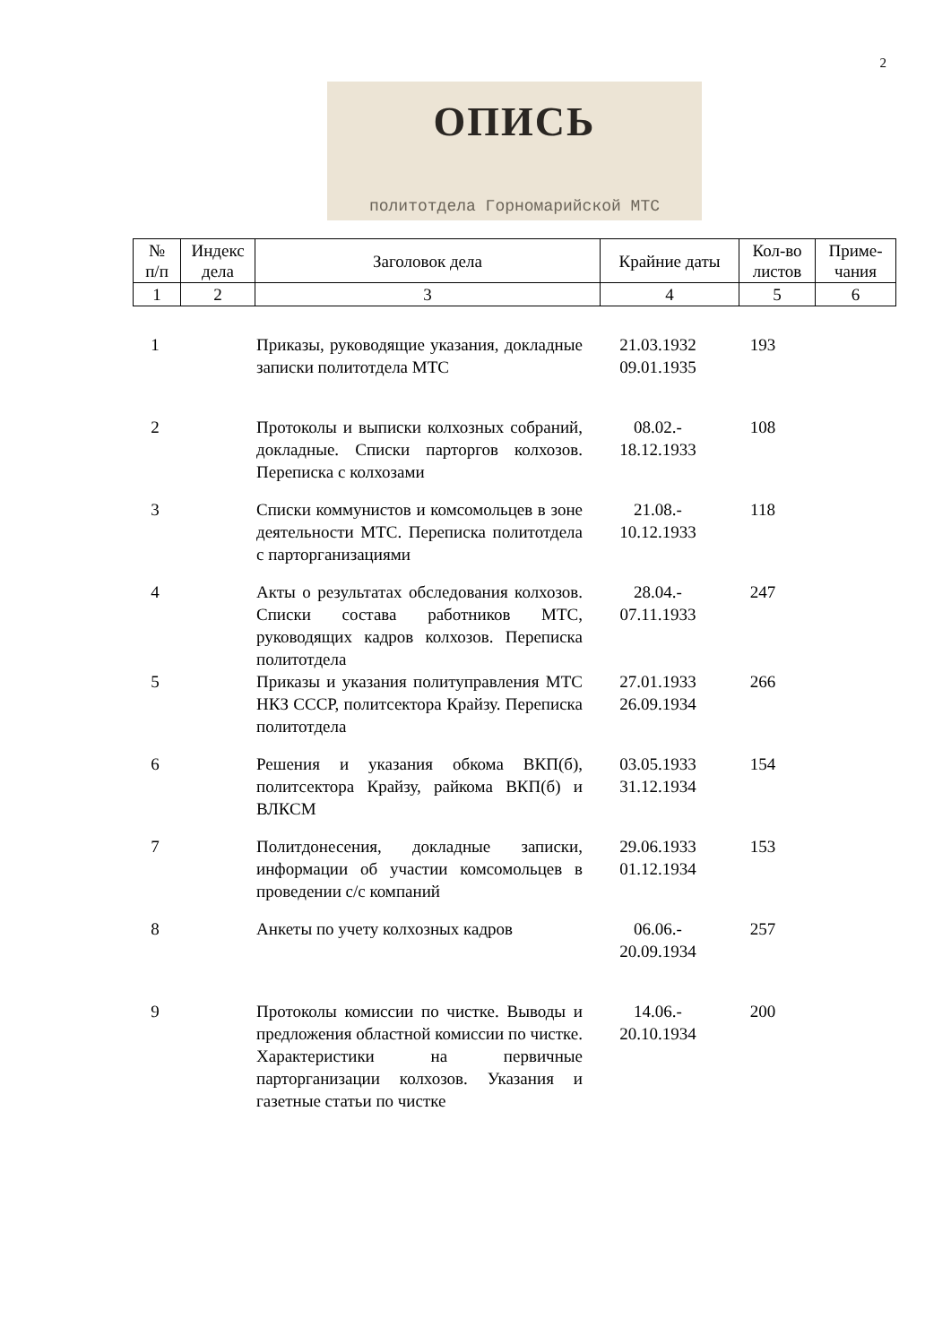2
ОПИСЬ
политотдела Горномарийской МТС
| № п/п | Индекс дела | Заголовок дела | Крайние даты | Кол-во листов | Приме- чания |
| --- | --- | --- | --- | --- | --- |
| 1 | 2 | 3 | 4 | 5 | 6 |
| 1 | | Приказы, руководящие указания, докладные записки политотдела МТС | 21.03.1932 09.01.1935 | 193 | |
| 2 | | Протоколы и выписки колхозных собраний, докладные. Списки парторгов колхозов. Переписка с колхозами | 08.02.- 18.12.1933 | 108 | |
| 3 | | Списки коммунистов и комсомольцев в зоне деятельности МТС. Переписка политотдела с парторганизациями | 21.08.- 10.12.1933 | 118 | |
| 4 | | Акты о результатах обследования колхозов. Списки состава работников МТС, руководящих кадров колхозов. Переписка политотдела | 28.04.- 07.11.1933 | 247 | |
| 5 | | Приказы и указания политуправления МТС НКЗ СССР, политсектора Крайзу. Переписка политотдела | 27.01.1933 26.09.1934 | 266 | |
| 6 | | Решения и указания обкома ВКП(б), политсектора Крайзу, райкома ВКП(б) и ВЛКСМ | 03.05.1933 31.12.1934 | 154 | |
| 7 | | Политдонесения, докладные записки, информации об участии комсомольцев в проведении с/с компаний | 29.06.1933 01.12.1934 | 153 | |
| 8 | | Анкеты по учету колхозных кадров | 06.06.- 20.09.1934 | 257 | |
| 9 | | Протоколы комиссии по чистке. Выводы и предложения областной комиссии по чистке. Характеристики на первичные парторганизации колхозов. Указания и газетные статьи по чистке | 14.06.- 20.10.1934 | 200 | |